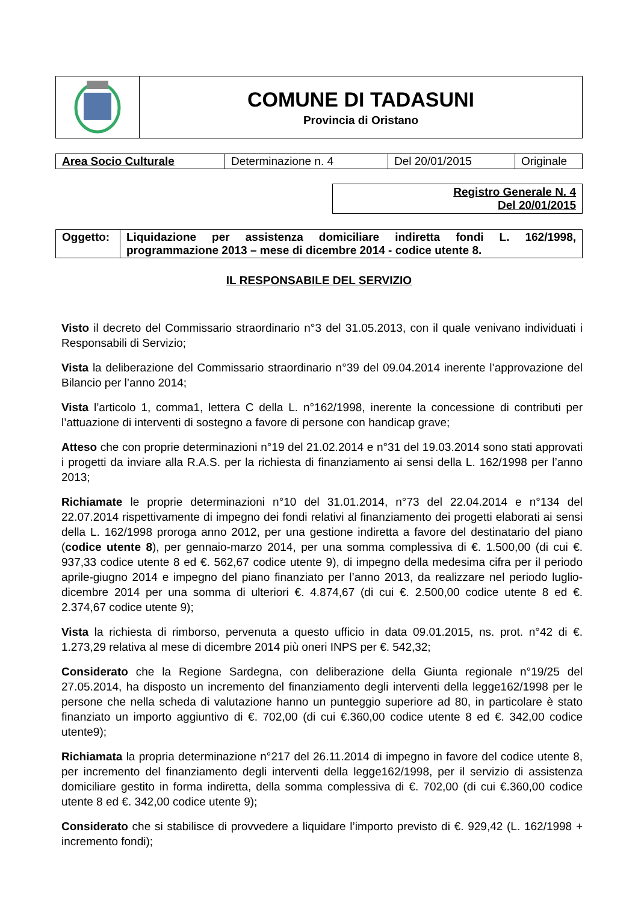| | COMUNE DI TADASUNI Provincia di Oristano |
| Area Socio Culturale | Determinazione n. 4 | Del 20/01/2015 | Originale |
Registro Generale N. 4
Del 20/01/2015
| Oggetto: | Liquidazione per assistenza domiciliare indiretta fondi L. 162/1998, programmazione 2013 – mese di dicembre 2014 - codice utente 8. |
IL RESPONSABILE DEL SERVIZIO
Visto il decreto del Commissario straordinario n°3 del 31.05.2013, con il quale venivano individuati i Responsabili di Servizio;
Vista la deliberazione del Commissario straordinario n°39 del 09.04.2014 inerente l’approvazione del Bilancio per l’anno 2014;
Vista l’articolo 1, comma1, lettera C della L. n°162/1998, inerente la concessione di contributi per l’attuazione di interventi di sostegno a favore di persone con handicap grave;
Atteso che con proprie determinazioni n°19 del 21.02.2014 e n°31 del 19.03.2014 sono stati approvati i progetti da inviare alla R.A.S. per la richiesta di finanziamento ai sensi della L. 162/1998 per l’anno 2013;
Richiamate le proprie determinazioni n°10 del 31.01.2014, n°73 del 22.04.2014 e n°134 del 22.07.2014 rispettivamente di impegno dei fondi relativi al finanziamento dei progetti elaborati ai sensi della L. 162/1998 proroga anno 2012, per una gestione indiretta a favore del destinatario del piano (codice utente 8), per gennaio-marzo 2014, per una somma complessiva di €. 1.500,00 (di cui €. 937,33 codice utente 8 ed €. 562,67 codice utente 9), di impegno della medesima cifra per il periodo aprile-giugno 2014 e impegno del piano finanziato per l’anno 2013, da realizzare nel periodo luglio-dicembre 2014 per una somma di ulteriori €. 4.874,67 (di cui €. 2.500,00 codice utente 8 ed €. 2.374,67 codice utente 9);
Vista la richiesta di rimborso, pervenuta a questo ufficio in data 09.01.2015, ns. prot. n°42 di €. 1.273,29 relativa al mese di dicembre 2014 più oneri INPS per €. 542,32;
Considerato che la Regione Sardegna, con deliberazione della Giunta regionale n°19/25 del 27.05.2014, ha disposto un incremento del finanziamento degli interventi della legge162/1998 per le persone che nella scheda di valutazione hanno un punteggio superiore ad 80, in particolare è stato finanziato un importo aggiuntivo di €. 702,00 (di cui €.360,00 codice utente 8 ed €. 342,00 codice utente9);
Richiamata la propria determinazione n°217 del 26.11.2014 di impegno in favore del codice utente 8, per incremento del finanziamento degli interventi della legge162/1998, per il servizio di assistenza domiciliare gestito in forma indiretta, della somma complessiva di €. 702,00 (di cui €.360,00 codice utente 8 ed €. 342,00 codice utente 9);
Considerato che si stabilisce di provvedere a liquidare l’importo previsto di €. 929,42 (L. 162/1998 + incremento fondi);